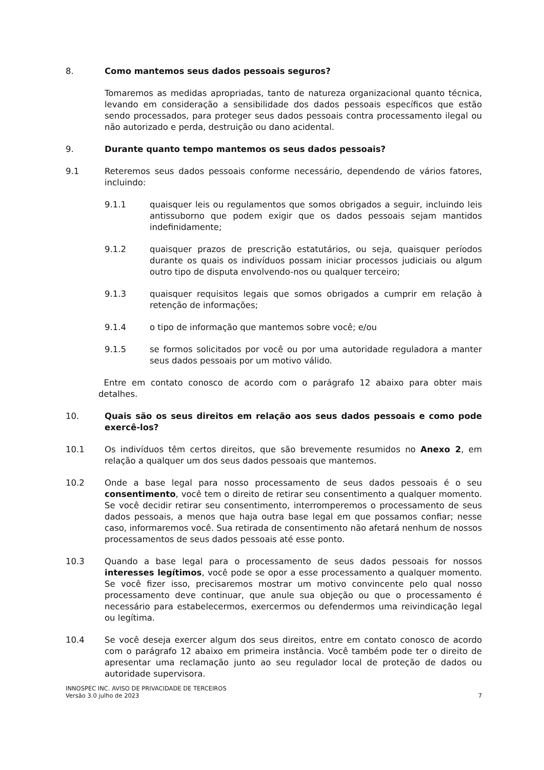8. Como mantemos seus dados pessoais seguros?
Tomaremos as medidas apropriadas, tanto de natureza organizacional quanto técnica, levando em consideração a sensibilidade dos dados pessoais específicos que estão sendo processados, para proteger seus dados pessoais contra processamento ilegal ou não autorizado e perda, destruição ou dano acidental.
9. Durante quanto tempo mantemos os seus dados pessoais?
9.1 Reteremos seus dados pessoais conforme necessário, dependendo de vários fatores, incluindo:
9.1.1 quaisquer leis ou regulamentos que somos obrigados a seguir, incluindo leis antissuborno que podem exigir que os dados pessoais sejam mantidos indefinidamente;
9.1.2 quaisquer prazos de prescrição estatutários, ou seja, quaisquer períodos durante os quais os indivíduos possam iniciar processos judiciais ou algum outro tipo de disputa envolvendo-nos ou qualquer terceiro;
9.1.3 quaisquer requisitos legais que somos obrigados a cumprir em relação à retenção de informações;
9.1.4 o tipo de informação que mantemos sobre você; e/ou
9.1.5 se formos solicitados por você ou por uma autoridade reguladora a manter seus dados pessoais por um motivo válido.
Entre em contato conosco de acordo com o parágrafo 12 abaixo para obter mais detalhes.
10. Quais são os seus direitos em relação aos seus dados pessoais e como pode exercê-los?
10.1 Os indivíduos têm certos direitos, que são brevemente resumidos no Anexo 2, em relação a qualquer um dos seus dados pessoais que mantemos.
10.2 Onde a base legal para nosso processamento de seus dados pessoais é o seu consentimento, você tem o direito de retirar seu consentimento a qualquer momento. Se você decidir retirar seu consentimento, interromperemos o processamento de seus dados pessoais, a menos que haja outra base legal em que possamos confiar; nesse caso, informaremos você. Sua retirada de consentimento não afetará nenhum de nossos processamentos de seus dados pessoais até esse ponto.
10.3 Quando a base legal para o processamento de seus dados pessoais for nossos interesses legítimos, você pode se opor a esse processamento a qualquer momento. Se você fizer isso, precisaremos mostrar um motivo convincente pelo qual nosso processamento deve continuar, que anule sua objeção ou que o processamento é necessário para estabelecermos, exercermos ou defendermos uma reivindicação legal ou legítima.
10.4 Se você deseja exercer algum dos seus direitos, entre em contato conosco de acordo com o parágrafo 12 abaixo em primeira instância. Você também pode ter o direito de apresentar uma reclamação junto ao seu regulador local de proteção de dados ou autoridade supervisora.
INNOSPEC INC. AVISO DE PRIVACIDADE DE TERCEIROS
Versão 3.0 julho de 2023
7